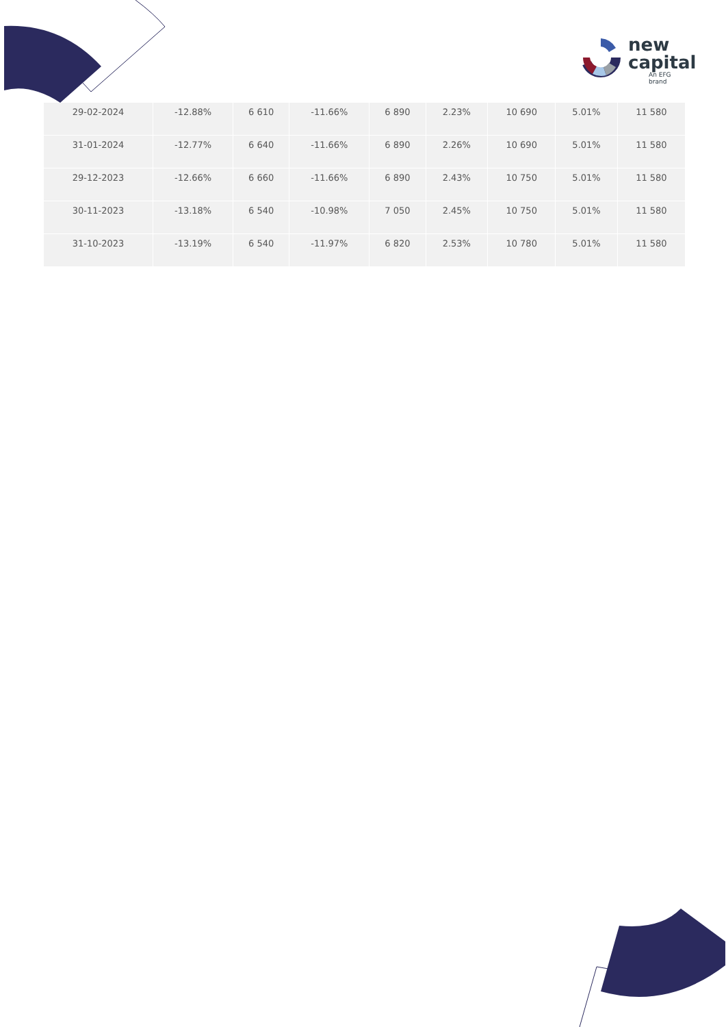new
capital
An EFG brand
| 29-02-2024 | -12.88% | 6 610 | -11.66% | 6 890 | 2.23% | 10 690 | 5.01% | 11 580 |
| 31-01-2024 | -12.77% | 6 640 | -11.66% | 6 890 | 2.26% | 10 690 | 5.01% | 11 580 |
| 29-12-2023 | -12.66% | 6 660 | -11.66% | 6 890 | 2.43% | 10 750 | 5.01% | 11 580 |
| 30-11-2023 | -13.18% | 6 540 | -10.98% | 7 050 | 2.45% | 10 750 | 5.01% | 11 580 |
| 31-10-2023 | -13.19% | 6 540 | -11.97% | 6 820 | 2.53% | 10 780 | 5.01% | 11 580 |